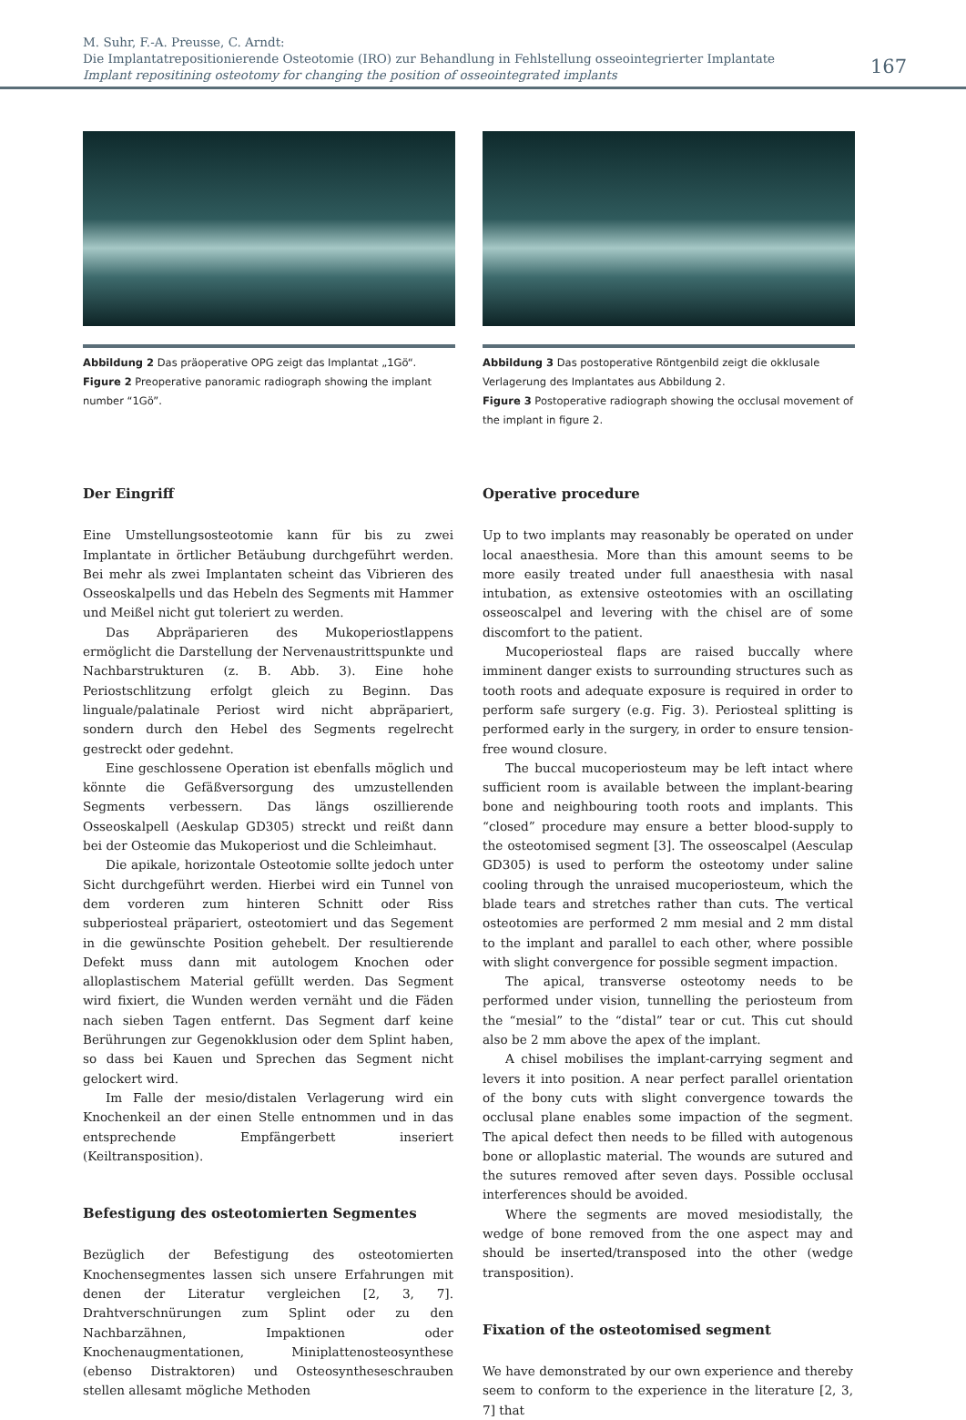M. Suhr, F.-A. Preusse, C. Arndt:
Die Implantatrepositionierende Osteotomie (IRO) zur Behandlung in Fehlstellung osseointegrierter Implantate
Implant repositining osteotomy for changing the position of osseointegrated implants
167
Abbildung 2 Das präoperative OPG zeigt das Implantat „1Gö“.
Figure 2 Preoperative panoramic radiograph showing the implant number “1Gö”.
Abbildung 3 Das postoperative Röntgenbild zeigt die okklusale Verlagerung des Implantates aus Abbildung 2.
Figure 3 Postoperative radiograph showing the occlusal movement of the implant in figure 2.
Der Eingriff
Eine Umstellungsosteotomie kann für bis zu zwei Implantate in örtlicher Betäubung durchgeführt werden. Bei mehr als zwei Implantaten scheint das Vibrieren des Osseoskalpells und das Hebeln des Segments mit Hammer und Meißel nicht gut toleriert zu werden.
Das Abpräparieren des Mukoperiostlappens ermöglicht die Darstellung der Nervenaustrittspunkte und Nachbarstrukturen (z. B. Abb. 3). Eine hohe Periostschlitzung erfolgt gleich zu Beginn. Das linguale/palatinale Periost wird nicht abpräpariert, sondern durch den Hebel des Segments regelrecht gestreckt oder gedehnt.
Eine geschlossene Operation ist ebenfalls möglich und könnte die Gefäßversorgung des umzustellenden Segments verbessern. Das längs oszillierende Osseoskalpell (Aeskulap GD305) streckt und reißt dann bei der Osteomie das Mukoperiost und die Schleimhaut.
Die apikale, horizontale Osteotomie sollte jedoch unter Sicht durchgeführt werden. Hierbei wird ein Tunnel von dem vorderen zum hinteren Schnitt oder Riss subperiosteal präpariert, osteotomiert und das Segement in die gewünschte Position gehebelt. Der resultierende Defekt muss dann mit autologem Knochen oder alloplastischem Material gefüllt werden. Das Segment wird fixiert, die Wunden werden vernäht und die Fäden nach sieben Tagen entfernt. Das Segment darf keine Berührungen zur Gegenokklusion oder dem Splint haben, so dass bei Kauen und Sprechen das Segment nicht gelockert wird.
Im Falle der mesio/distalen Verlagerung wird ein Knochenkeil an der einen Stelle entnommen und in das entsprechende Empfängerbett inseriert (Keiltransposition).
Befestigung des osteotomierten Segmentes
Bezüglich der Befestigung des osteotomierten Knochensegmentes lassen sich unsere Erfahrungen mit denen der Literatur vergleichen [2, 3, 7]. Drahtverschnürungen zum Splint oder zu den Nachbarzähnen, Impaktionen oder Knochenaugmentationen, Miniplattenosteosynthese (ebenso Distraktoren) und Osteosyntheseschrauben stellen allesamt mögliche Methoden
Operative procedure
Up to two implants may reasonably be operated on under local anaesthesia. More than this amount seems to be more easily treated under full anaesthesia with nasal intubation, as extensive osteotomies with an oscillating osseoscalpel and levering with the chisel are of some discomfort to the patient.
Mucoperiosteal flaps are raised buccally where imminent danger exists to surrounding structures such as tooth roots and adequate exposure is required in order to perform safe surgery (e.g. Fig. 3). Periosteal splitting is performed early in the surgery, in order to ensure tension-free wound closure.
The buccal mucoperiosteum may be left intact where sufficient room is available between the implant-bearing bone and neighbouring tooth roots and implants. This “closed” procedure may ensure a better blood-supply to the osteotomised segment [3]. The osseoscalpel (Aesculap GD305) is used to perform the osteotomy under saline cooling through the unraised mucoperiosteum, which the blade tears and stretches rather than cuts. The vertical osteotomies are performed 2 mm mesial and 2 mm distal to the implant and parallel to each other, where possible with slight convergence for possible segment impaction.
The apical, transverse osteotomy needs to be performed under vision, tunnelling the periosteum from the “mesial” to the “distal” tear or cut. This cut should also be 2 mm above the apex of the implant.
A chisel mobilises the implant-carrying segment and levers it into position. A near perfect parallel orientation of the bony cuts with slight convergence towards the occlusal plane enables some impaction of the segment. The apical defect then needs to be filled with autogenous bone or alloplastic material. The wounds are sutured and the sutures removed after seven days. Possible occlusal interferences should be avoided.
Where the segments are moved mesiodistally, the wedge of bone removed from the one aspect may and should be inserted/transposed into the other (wedge transposition).
Fixation of the osteotomised segment
We have demonstrated by our own experience and thereby seem to conform to the experience in the literature [2, 3, 7] that